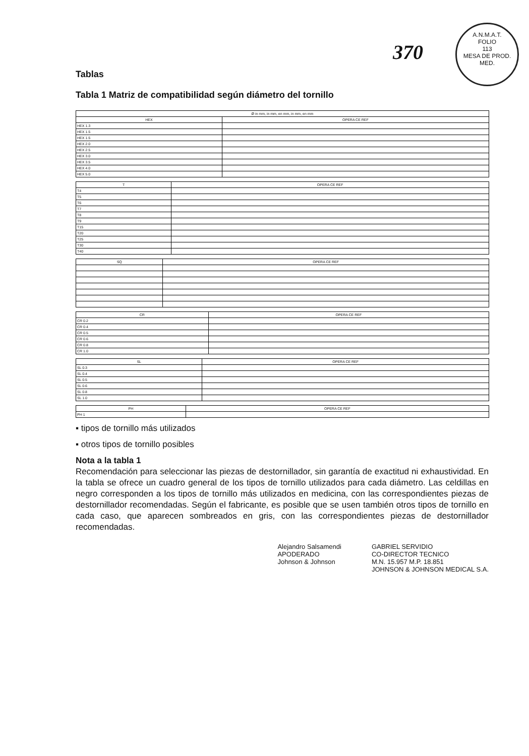A.N.M.A.T.
FOLIO
113
MESA DE PROD. MED.
370
Tablas
Tabla 1 Matriz de compatibilidad según diámetro del tornillo
| Ø in mm, in mm, en mm, in mm, en mm | |
| --- | --- |
| HEX | OPERA CE REF |
| HEX 1.3 | |
| HEX 1.5 | |
| HEX 1.5 | |
| HEX 2.0 | |
| HEX 2.5 | |
| HEX 3.0 | |
| HEX 3.5 | |
| HEX 4.0 | |
| HEX 5.0 | |
| T | OPERA CE REF |
| --- | --- |
| T4 | |
| T5 | |
| T6 | |
| T7 | |
| T8 | |
| T9 | |
| T15 | |
| T20 | |
| T25 | |
| T30 | |
| T40 | |
| SQ | OPERA CE REF |
| --- | --- |
| CR | OPERA CE REF |
| --- | --- |
| CR 0.2 | |
| CR 0.4 | |
| CR 0.5 | |
| CR 0.6 | |
| CR 0.8 | |
| CR 1.0 | |
| SL | OPERA CE REF |
| --- | --- |
| SL 0.3 | |
| SL 0.4 | |
| SL 0.5 | |
| SL 0.6 | |
| SL 0.8 | |
| SL 1.0 | |
| PH | OPERA CE REF |
| --- | --- |
| PH 1 | |
▪ tipos de tornillo más utilizados
▪ otros tipos de tornillo posibles
Nota a la tabla 1
Recomendación para seleccionar las piezas de destornillador, sin garantía de exactitud ni exhaustividad. En la tabla se ofrece un cuadro general de los tipos de tornillo utilizados para cada diámetro. Las celdillas en negro corresponden a los tipos de tornillo más utilizados en medicina, con las correspondientes piezas de destornillador recomendadas. Según el fabricante, es posible que se usen también otros tipos de tornillo en cada caso, que aparecen sombreados en gris, con las correspondientes piezas de destornillador recomendadas.
Alejandro Salsamendi
APODERADO
Johnson & Johnson
GABRIEL SERVIDIO
CO-DIRECTOR TECNICO
M.N. 15.957 M.P. 18.851
JOHNSON & JOHNSON MEDICAL S.A.